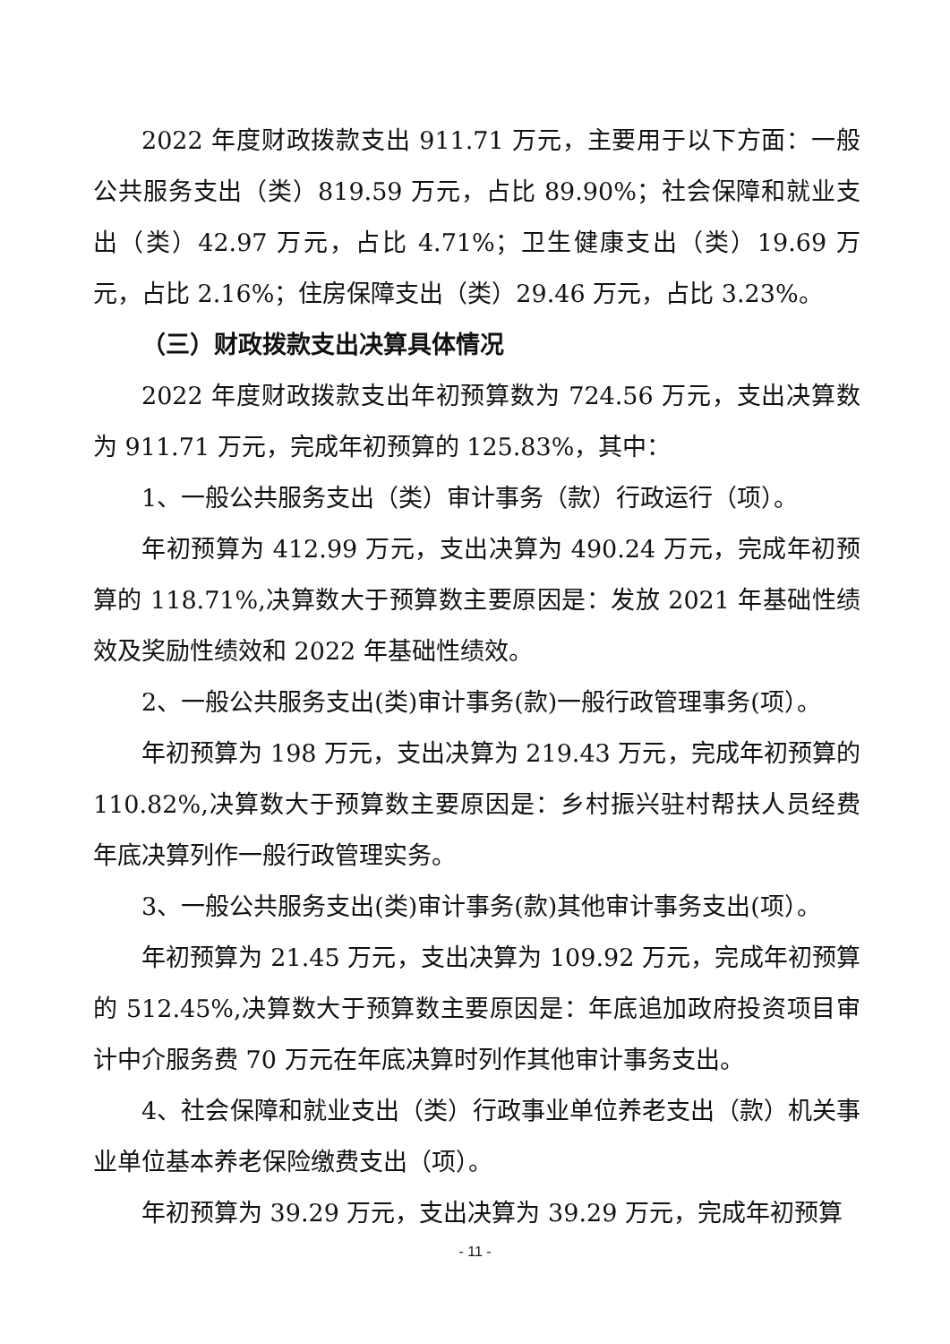2022 年度财政拨款支出 911.71 万元，主要用于以下方面：一般公共服务支出（类）819.59 万元，占比 89.90%；社会保障和就业支出（类）42.97 万元，占比 4.71%；卫生健康支出（类）19.69 万元，占比 2.16%；住房保障支出（类）29.46 万元，占比 3.23%。
（三）财政拨款支出决算具体情况
2022 年度财政拨款支出年初预算数为 724.56 万元，支出决算数为 911.71 万元，完成年初预算的 125.83%，其中：
1、一般公共服务支出（类）审计事务（款）行政运行（项）。
年初预算为 412.99 万元，支出决算为 490.24 万元，完成年初预算的 118.71%,决算数大于预算数主要原因是：发放 2021 年基础性绩效及奖励性绩效和 2022 年基础性绩效。
2、一般公共服务支出(类)审计事务(款)一般行政管理事务(项）。
年初预算为 198 万元，支出决算为 219.43 万元，完成年初预算的 110.82%,决算数大于预算数主要原因是：乡村振兴驻村帮扶人员经费年底决算列作一般行政管理实务。
3、一般公共服务支出(类)审计事务(款)其他审计事务支出(项）。
年初预算为 21.45 万元，支出决算为 109.92 万元，完成年初预算的 512.45%,决算数大于预算数主要原因是：年底追加政府投资项目审计中介服务费 70 万元在年底决算时列作其他审计事务支出。
4、社会保障和就业支出（类）行政事业单位养老支出（款）机关事业单位基本养老保险缴费支出（项）。
年初预算为 39.29 万元，支出决算为 39.29 万元，完成年初预算
- 11 -